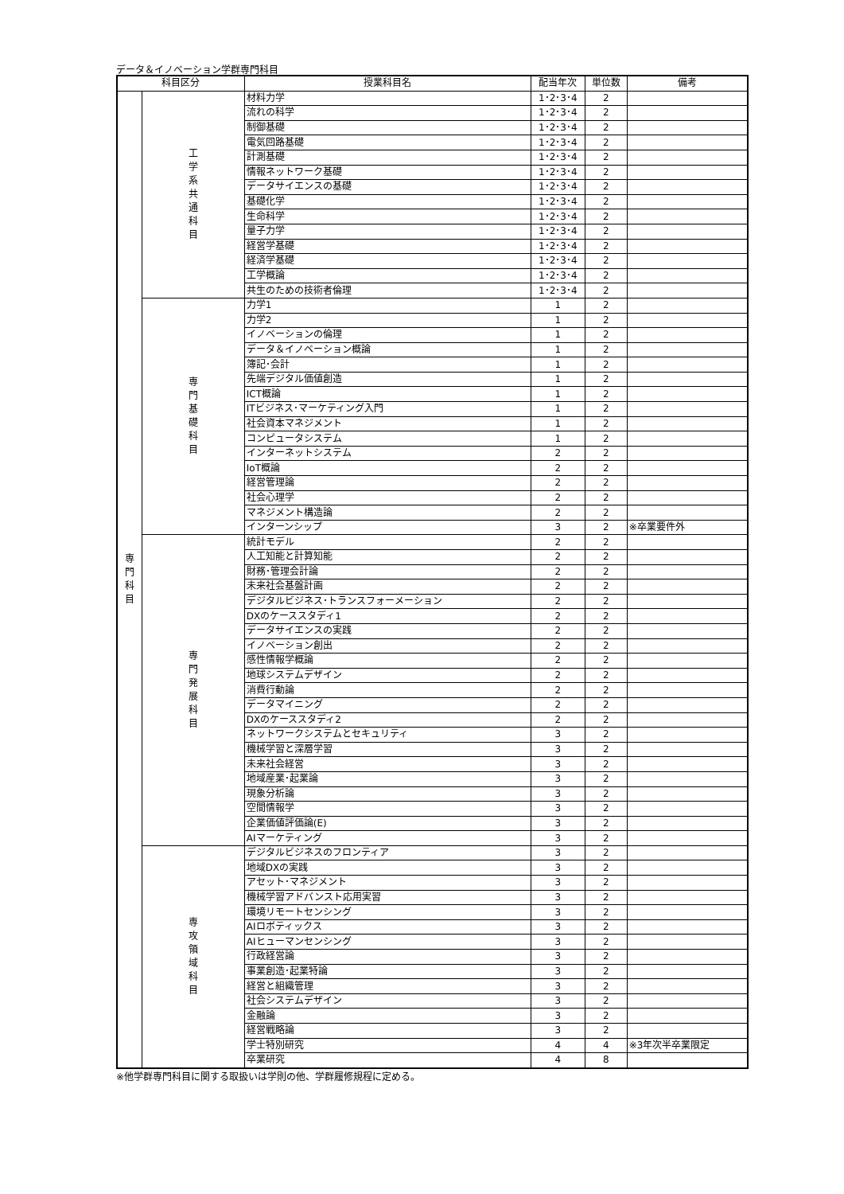データ＆イノベーション学群専門科目
| 科目区分 | | 授業科目名 | 配当年次 | 単位数 | 備考 |
| --- | --- | --- | --- | --- | --- |
| 専 門 科 目 | 工 学 系 共 通 科 目 | 材料力学 | 1･2･3･4 | 2 | |
| | | 流れの科学 | 1･2･3･4 | 2 | |
| | | 制御基礎 | 1･2･3･4 | 2 | |
| | | 電気回路基礎 | 1･2･3･4 | 2 | |
| | | 計測基礎 | 1･2･3･4 | 2 | |
| | | 情報ネットワーク基礎 | 1･2･3･4 | 2 | |
| | | データサイエンスの基礎 | 1･2･3･4 | 2 | |
| | | 基礎化学 | 1･2･3･4 | 2 | |
| | | 生命科学 | 1･2･3･4 | 2 | |
| | | 量子力学 | 1･2･3･4 | 2 | |
| | | 経営学基礎 | 1･2･3･4 | 2 | |
| | | 経済学基礎 | 1･2･3･4 | 2 | |
| | | 工学概論 | 1･2･3･4 | 2 | |
| | | 共生のための技術者倫理 | 1･2･3･4 | 2 | |
| | 専 門 基 礎 科 目 | 力学1 | 1 | 2 | |
| | | 力学2 | 1 | 2 | |
| | | イノベーションの倫理 | 1 | 2 | |
| | | データ＆イノベーション概論 | 1 | 2 | |
| | | 簿記･会計 | 1 | 2 | |
| | | 先端デジタル価値創造 | 1 | 2 | |
| | | ICT概論 | 1 | 2 | |
| | | ITビジネス･マーケティング入門 | 1 | 2 | |
| | | 社会資本マネジメント | 1 | 2 | |
| | | コンピュータシステム | 1 | 2 | |
| | | インターネットシステム | 2 | 2 | |
| | | IoT概論 | 2 | 2 | |
| | | 経営管理論 | 2 | 2 | |
| | | 社会心理学 | 2 | 2 | |
| | | マネジメント構造論 | 2 | 2 | |
| | | インターンシップ | 3 | 2 | ※卒業要件外 |
| | 専 門 発 展 科 目 | 統計モデル | 2 | 2 | |
| | | 人工知能と計算知能 | 2 | 2 | |
| | | 財務･管理会計論 | 2 | 2 | |
| | | 未来社会基盤計画 | 2 | 2 | |
| | | デジタルビジネス･トランスフォーメーション | 2 | 2 | |
| | | DXのケーススタディ1 | 2 | 2 | |
| | | データサイエンスの実践 | 2 | 2 | |
| | | イノベーション創出 | 2 | 2 | |
| | | 感性情報学概論 | 2 | 2 | |
| | | 地球システムデザイン | 2 | 2 | |
| | | 消費行動論 | 2 | 2 | |
| | | データマイニング | 2 | 2 | |
| | | DXのケーススタディ2 | 2 | 2 | |
| | | ネットワークシステムとセキュリティ | 3 | 2 | |
| | | 機械学習と深層学習 | 3 | 2 | |
| | | 未来社会経営 | 3 | 2 | |
| | | 地域産業･起業論 | 3 | 2 | |
| | | 現象分析論 | 3 | 2 | |
| | | 空間情報学 | 3 | 2 | |
| | | 企業価値評価論(E) | 3 | 2 | |
| | | AIマーケティング | 3 | 2 | |
| | 専 攻 領 域 科 目 | デジタルビジネスのフロンティア | 3 | 2 | |
| | | 地域DXの実践 | 3 | 2 | |
| | | アセット･マネジメント | 3 | 2 | |
| | | 機械学習アドバンスト応用実習 | 3 | 2 | |
| | | 環境リモートセンシング | 3 | 2 | |
| | | AIロボティックス | 3 | 2 | |
| | | AIヒューマンセンシング | 3 | 2 | |
| | | 行政経営論 | 3 | 2 | |
| | | 事業創造･起業特論 | 3 | 2 | |
| | | 経営と組織管理 | 3 | 2 | |
| | | 社会システムデザイン | 3 | 2 | |
| | | 金融論 | 3 | 2 | |
| | | 経営戦略論 | 3 | 2 | |
| | | 学士特別研究 | 4 | 4 | ※3年次半卒業限定 |
| | | 卒業研究 | 4 | 8 | |
※他学群専門科目に関する取扱いは学則の他、学群履修規程に定める。